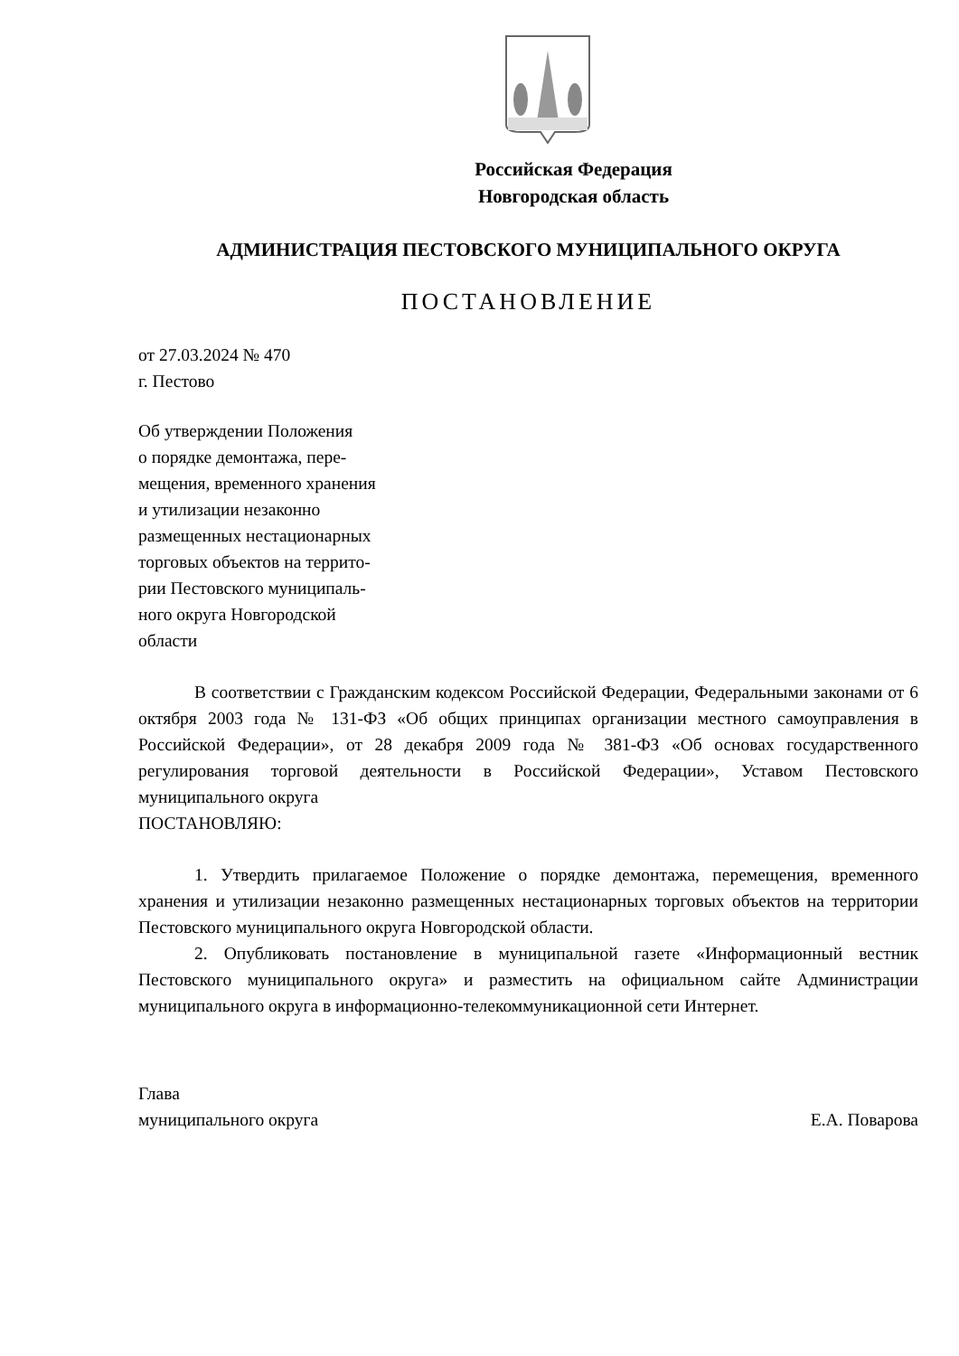Российская Федерация
Новгородская область
АДМИНИСТРАЦИЯ ПЕСТОВСКОГО МУНИЦИПАЛЬНОГО ОКРУГА
ПОСТАНОВЛЕНИЕ
от 27.03.2024 № 470
г. Пестово
Об утверждении Положения
о порядке демонтажа, пере-
мещения, временного хранения
и утилизации незаконно
размещенных нестационарных
торговых объектов на террито-
рии Пестовского муниципаль-
ного округа Новгородской
области
В соответствии с Гражданским кодексом Российской Федерации, Федеральными законами от 6 октября 2003 года № 131-ФЗ «Об общих принципах организации местного самоуправления в Российской Федерации», от 28 декабря 2009 года № 381-ФЗ «Об основах государственного регулирования торговой деятельности в Российской Федерации», Уставом Пестовского муниципального округа
ПОСТАНОВЛЯЮ:
1. Утвердить прилагаемое Положение о порядке демонтажа, перемещения, временного хранения и утилизации незаконно размещенных нестационарных торговых объектов на территории Пестовского муниципального округа Новгородской области.
2. Опубликовать постановление в муниципальной газете «Информационный вестник Пестовского муниципального округа» и разместить на официальном сайте Администрации муниципального округа в информационно-телекоммуникационной сети Интернет.
Глава
муниципального округа Е.А. Поварова